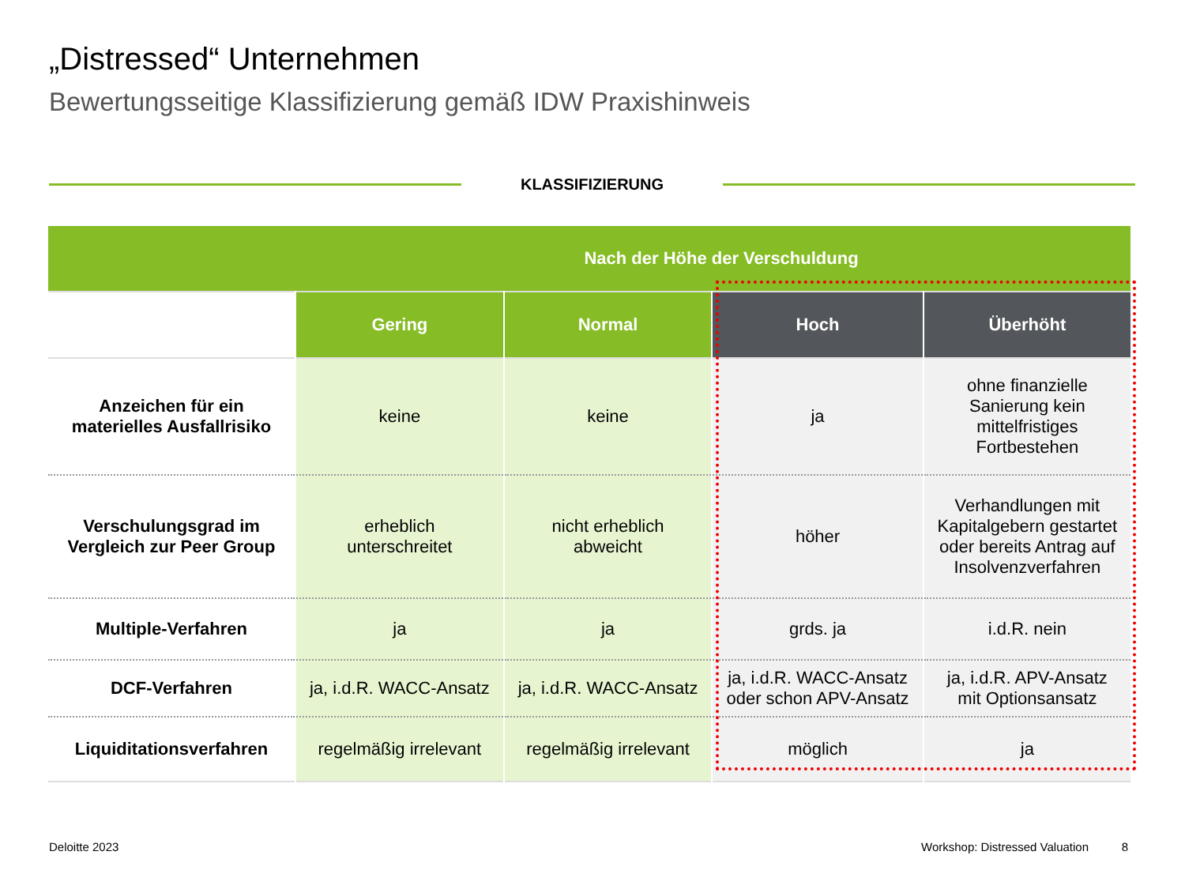„Distressed“ Unternehmen
Bewertungsseitige Klassifizierung gemäß IDW Praxishinweis
KLASSIFIZIERUNG
| Nach der Höhe der Verschuldung | | | | |
| --- | --- | --- | --- | --- |
| | Gering | Normal | Hoch | Überhöht |
| Anzeichen für ein materielles Ausfallrisiko | keine | keine | ja | ohne finanzielle Sanierung kein mittelfristiges Fortbestehen |
| Verschulungsgrad im Vergleich zur Peer Group | erheblich unterschreitet | nicht erheblich abweicht | höher | Verhandlungen mit Kapitalgebern gestartet oder bereits Antrag auf Insolvenzverfahren |
| Multiple-Verfahren | ja | ja | grds. ja | i.d.R. nein |
| DCF-Verfahren | ja, i.d.R. WACC-Ansatz | ja, i.d.R. WACC-Ansatz | ja, i.d.R. WACC-Ansatz oder schon APV-Ansatz | ja, i.d.R. APV-Ansatz mit Optionsansatz |
| Liquiditationsverfahren | regelmäßig irrelevant | regelmäßig irrelevant | möglich | ja |
Deloitte 2023
Workshop: Distressed Valuation 8